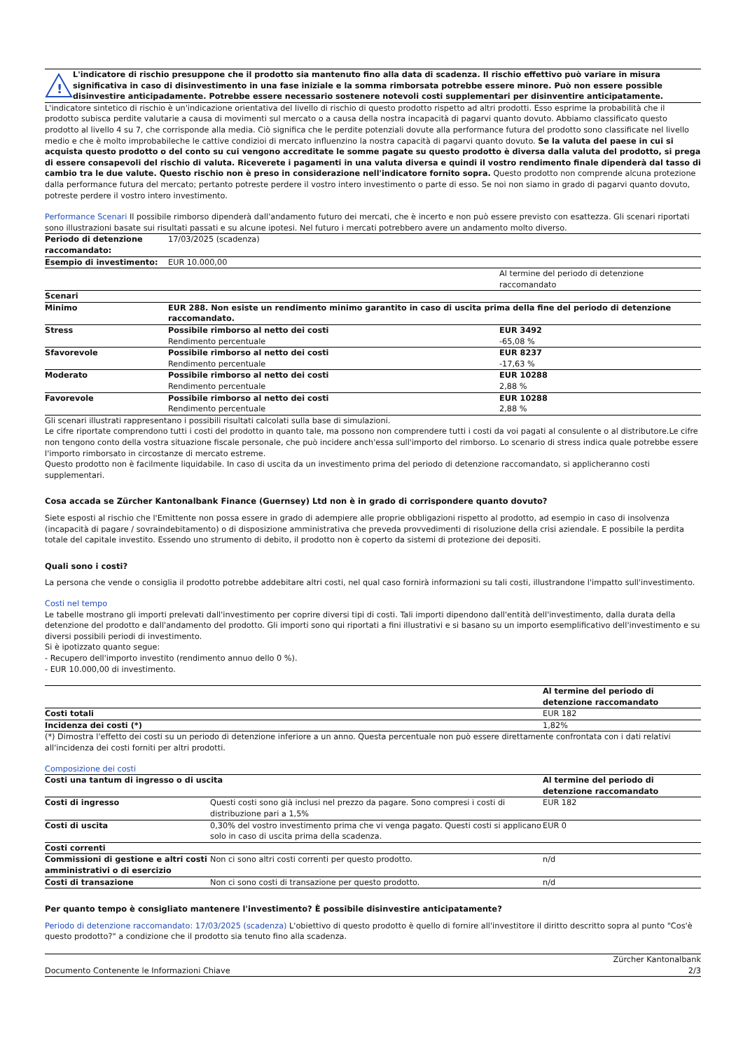!
L'indicatore di rischio presuppone che il prodotto sia mantenuto fino alla data di scadenza. Il rischio effettivo può variare in misura significativa in caso di disinvestimento in una fase iniziale e la somma rimborsata potrebbe essere minore. Può non essere possible disinvestire anticipadamente. Potrebbe essere necessario sostenere notevoli costi supplementari per disinventire anticipatamente.
L'indicatore sintetico di rischio è un'indicazione orientativa del livello di rischio di questo prodotto rispetto ad altri prodotti. Esso esprime la probabilità che il prodotto subisca perdite valutarie a causa di movimenti sul mercato o a causa della nostra incapacità di pagarvi quanto dovuto. Abbiamo classificato questo prodotto al livello 4 su 7, che corrisponde alla media. Ciò significa che le perdite potenziali dovute alla performance futura del prodotto sono classificate nel livello medio e che è molto improbabileche le cattive condizioi di mercato influenzino la nostra capacità di pagarvi quanto dovuto. Se la valuta del paese in cui si acquista questo prodotto o del conto su cui vengono accreditate le somme pagate su questo prodotto è diversa dalla valuta del prodotto, si prega di essere consapevoli del rischio di valuta. Riceverete i pagamenti in una valuta diversa e quindi il vostro rendimento finale dipenderà dal tasso di cambio tra le due valute. Questo rischio non è preso in considerazione nell'indicatore fornito sopra. Questo prodotto non comprende alcuna protezione dalla performance futura del mercato; pertanto potreste perdere il vostro intero investimento o parte di esso. Se noi non siamo in grado di pagarvi quanto dovuto, potreste perdere il vostro intero investimento.
Performance Scenari Il possibile rimborso dipenderà dall'andamento futuro dei mercati, che è incerto e non può essere previsto con esattezza. Gli scenari riportati sono illustrazioni basate sui risultati passati e su alcune ipotesi. Nel futuro i mercati potrebbero avere un andamento molto diverso.
| Periodo di detenzione raccomandato: | 17/03/2025 (scadenza) | |
| Esempio di investimento: | EUR 10.000,00 | |
| | | Al termine del periodo di detenzione raccomandato |
| Scenari | | |
| Minimo | EUR 288. Non esiste un rendimento minimo garantito in caso di uscita prima della fine del periodo di detenzione raccomandato. | |
| Stress | Possibile rimborso al netto dei costi Rendimento percentuale | EUR 3492 -65,08 % |
| Sfavorevole | Possibile rimborso al netto dei costi Rendimento percentuale | EUR 8237 -17,63 % |
| Moderato | Possibile rimborso al netto dei costi Rendimento percentuale | EUR 10288 2,88 % |
| Favorevole | Possibile rimborso al netto dei costi Rendimento percentuale | EUR 10288 2,88 % |
Gli scenari illustrati rappresentano i possibili risultati calcolati sulla base di simulazioni.
Le cifre riportate comprendono tutti i costi del prodotto in quanto tale, ma possono non comprendere tutti i costi da voi pagati al consulente o al distributore.Le cifre non tengono conto della vostra situazione fiscale personale, che può incidere anch'essa sull'importo del rimborso. Lo scenario di stress indica quale potrebbe essere l'importo rimborsato in circostanze di mercato estreme.
Questo prodotto non è facilmente liquidabile. In caso di uscita da un investimento prima del periodo di detenzione raccomandato, si applicheranno costi supplementari.
Cosa accada se Zürcher Kantonalbank Finance (Guernsey) Ltd non è in grado di corrispondere quanto dovuto?
Siete esposti al rischio che l'Emittente non possa essere in grado di adempiere alle proprie obbligazioni rispetto al prodotto, ad esempio in caso di insolvenza (incapacità di pagare / sovraindebitamento) o di disposizione amministrativa che preveda provvedimenti di risoluzione della crisi aziendale. E possibile la perdita totale del capitale investito. Essendo uno strumento di debito, il prodotto non è coperto da sistemi di protezione dei depositi.
Quali sono i costi?
La persona che vende o consiglia il prodotto potrebbe addebitare altri costi, nel qual caso fornirà informazioni su tali costi, illustrandone l'impatto sull'investimento.
Costi nel tempo
Le tabelle mostrano gli importi prelevati dall'investimento per coprire diversi tipi di costi. Tali importi dipendono dall'entità dell'investimento, dalla durata della detenzione del prodotto e dall'andamento del prodotto. Gli importi sono qui riportati a fini illustrativi e si basano su un importo esemplificativo dell'investimento e su diversi possibili periodi di investimento.
Si è ipotizzato quanto segue:
- Recupero dell'importo investito (rendimento annuo dello 0 %).
- EUR 10.000,00 di investimento.
| | Al termine del periodo di detenzione raccomandato |
| Costi totali | EUR 182 |
| Incidenza dei costi (*) | 1,82% |
(*) Dimostra l'effetto dei costi su un periodo di detenzione inferiore a un anno. Questa percentuale non può essere direttamente confrontata con i dati relativi all'incidenza dei costi forniti per altri prodotti.
Composizione dei costi
| Costi una tantum di ingresso o di uscita | | Al termine del periodo di detenzione raccomandato |
| --- | --- | --- |
| Costi di ingresso | Questi costi sono già inclusi nel prezzo da pagare. Sono compresi i costi di distribuzione pari a 1,5% | EUR 182 |
| Costi di uscita | 0,30% del vostro investimento prima che vi venga pagato. Questi costi si applicano solo in caso di uscita prima della scadenza. | EUR 0 |
| Costi correnti | | |
| Commissioni di gestione e altri costi amministrativi o di esercizio | Non ci sono altri costi correnti per questo prodotto. | n/d |
| Costi di transazione | Non ci sono costi di transazione per questo prodotto. | n/d |
Per quanto tempo è consigliato mantenere l'investimento? È possibile disinvestire anticipatamente?
Periodo di detenzione raccomandato: 17/03/2025 (scadenza) L'obiettivo di questo prodotto è quello di fornire all'investitore il diritto descritto sopra al punto "Cos'è questo prodotto?" a condizione che il prodotto sia tenuto fino alla scadenza.
Documento Contenente le Informazioni Chiave Zürcher Kantonalbank
2/3